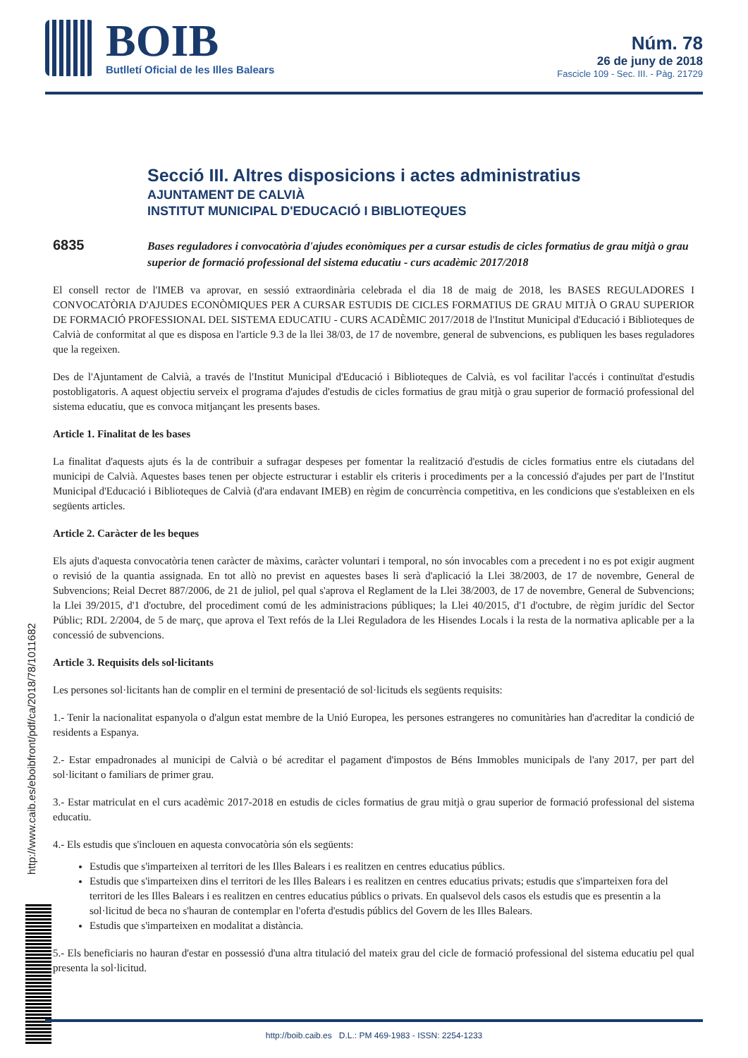BOIB
Butlletí Oficial de les Illes Balears
Núm. 78
26 de juny de 2018
Fascicle 109 - Sec. III. - Pàg. 21729
Secció III. Altres disposicions i actes administratius
AJUNTAMENT DE CALVIÀ
INSTITUT MUNICIPAL D'EDUCACIÓ I BIBLIOTEQUES
6835
Bases reguladores i convocatòria d'ajudes econòmiques per a cursar estudis de cicles formatius de grau mitjà o grau superior de formació professional del sistema educatiu - curs acadèmic 2017/2018
El consell rector de l'IMEB va aprovar, en sessió extraordinària celebrada el dia 18 de maig de 2018, les BASES REGULADORES I CONVOCATÒRIA D'AJUDES ECONÒMIQUES PER A CURSAR ESTUDIS DE CICLES FORMATIUS DE GRAU MITJÀ O GRAU SUPERIOR DE FORMACIÓ PROFESSIONAL DEL SISTEMA EDUCATIU - CURS ACADÈMIC 2017/2018 de l'Institut Municipal d'Educació i Biblioteques de Calvià de conformitat al que es disposa en l'article 9.3 de la llei 38/03, de 17 de novembre, general de subvencions, es publiquen les bases reguladores que la regeixen.
Des de l'Ajuntament de Calvià, a través de l'Institut Municipal d'Educació i Biblioteques de Calvià, es vol facilitar l'accés i continuïtat d'estudis postobligatoris. A aquest objectiu serveix el programa d'ajudes d'estudis de cicles formatius de grau mitjà o grau superior de formació professional del sistema educatiu, que es convoca mitjançant les presents bases.
Article 1. Finalitat de les bases
La finalitat d'aquests ajuts és la de contribuir a sufragar despeses per fomentar la realització d'estudis de cicles formatius entre els ciutadans del municipi de Calvià. Aquestes bases tenen per objecte estructurar i establir els criteris i procediments per a la concessió d'ajudes per part de l'Institut Municipal d'Educació i Biblioteques de Calvià (d'ara endavant IMEB) en règim de concurrència competitiva, en les condicions que s'estableixen en els següents articles.
Article 2. Caràcter de les beques
Els ajuts d'aquesta convocatòria tenen caràcter de màxims, caràcter voluntari i temporal, no són invocables com a precedent i no es pot exigir augment o revisió de la quantia assignada. En tot allò no previst en aquestes bases li serà d'aplicació la Llei 38/2003, de 17 de novembre, General de Subvencions; Reial Decret 887/2006, de 21 de juliol, pel qual s'aprova el Reglament de la Llei 38/2003, de 17 de novembre, General de Subvencions; la Llei 39/2015, d'1 d'octubre, del procediment comú de les administracions públiques; la Llei 40/2015, d'1 d'octubre, de règim jurídic del Sector Públic; RDL 2/2004, de 5 de març, que aprova el Text refós de la Llei Reguladora de les Hisendes Locals i la resta de la normativa aplicable per a la concessió de subvencions.
Article 3. Requisits dels sol·licitants
Les persones sol·licitants han de complir en el termini de presentació de sol·licituds els següents requisits:
1.- Tenir la nacionalitat espanyola o d'algun estat membre de la Unió Europea, les persones estrangeres no comunitàries han d'acreditar la condició de residents a Espanya.
2.- Estar empadronades al municipi de Calvià o bé acreditar el pagament d'impostos de Béns Immobles municipals de l'any 2017, per part del sol·licitant o familiars de primer grau.
3.- Estar matriculat en el curs acadèmic 2017-2018 en estudis de cicles formatius de grau mitjà o grau superior de formació professional del sistema educatiu.
4.- Els estudis que s'inclouen en aquesta convocatòria són els següents:
Estudis que s'imparteixen al territori de les Illes Balears i es realitzen en centres educatius públics.
Estudis que s'imparteixen dins el territori de les Illes Balears i es realitzen en centres educatius privats; estudis que s'imparteixen fora del territori de les Illes Balears i es realitzen en centres educatius públics o privats. En qualsevol dels casos els estudis que es presentin a la sol·licitud de beca no s'hauran de contemplar en l'oferta d'estudis públics del Govern de les Illes Balears.
Estudis que s'imparteixen en modalitat a distància.
5.- Els beneficiaris no hauran d'estar en possessió d'una altra titulació del mateix grau del cicle de formació professional del sistema educatiu pel qual presenta la sol·licitud.
http://www.caib.es/eboibfront/pdf/ca/2018/78/1011682
http://boib.caib.es D.L.: PM 469-1983 - ISSN: 2254-1233